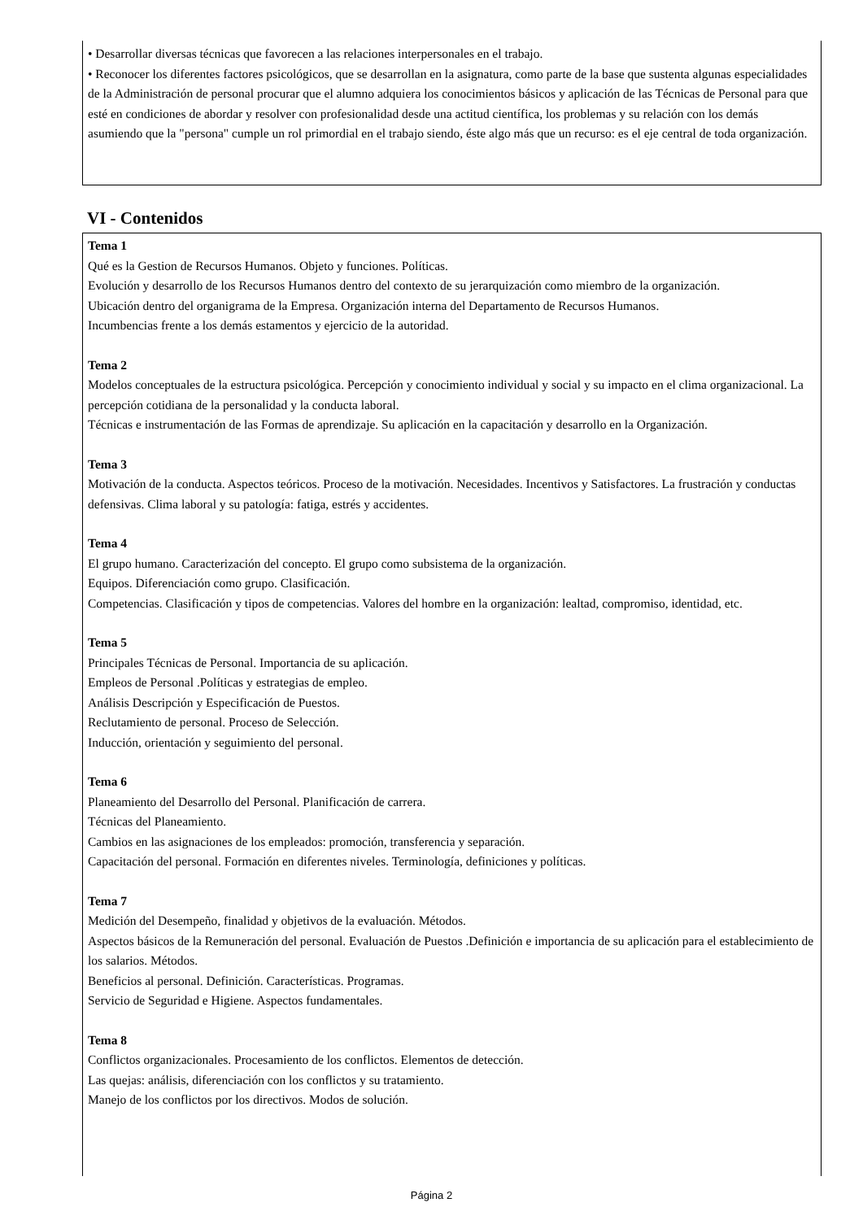• Desarrollar diversas técnicas que favorecen a las relaciones interpersonales en el trabajo.
• Reconocer los diferentes factores psicológicos, que se desarrollan en la asignatura, como parte de la base que sustenta algunas especialidades de la Administración de personal procurar que el alumno adquiera los conocimientos básicos y aplicación de las Técnicas de Personal para que esté en condiciones de abordar y resolver con profesionalidad desde una actitud científica, los problemas y su relación con los demás asumiendo que la "persona" cumple un rol primordial en el trabajo siendo, éste algo más que un recurso: es el eje central de toda organización.
VI - Contenidos
Tema 1
Qué es la Gestion de Recursos Humanos. Objeto y funciones. Políticas.
Evolución y desarrollo de los Recursos Humanos dentro del contexto de su jerarquización como miembro de la organización.
Ubicación dentro del organigrama de la Empresa. Organización interna del Departamento de Recursos Humanos.
Incumbencias frente a los demás estamentos y ejercicio de la autoridad.
Tema 2
Modelos conceptuales de la estructura psicológica. Percepción y conocimiento individual y social y su impacto en el clima organizacional. La percepción cotidiana de la personalidad y la conducta laboral.
Técnicas e instrumentación de las Formas de aprendizaje. Su aplicación en la capacitación y desarrollo en la Organización.
Tema 3
Motivación de la conducta. Aspectos teóricos. Proceso de la motivación. Necesidades. Incentivos y Satisfactores. La frustración y conductas defensivas. Clima laboral y su patología: fatiga, estrés y accidentes.
Tema 4
El grupo humano. Caracterización del concepto. El grupo como subsistema de la organización.
Equipos. Diferenciación como grupo. Clasificación.
Competencias. Clasificación y tipos de competencias. Valores del hombre en la organización: lealtad, compromiso, identidad, etc.
Tema 5
Principales Técnicas de Personal. Importancia de su aplicación.
Empleos de Personal .Políticas y estrategias de empleo.
Análisis Descripción y Especificación de Puestos.
Reclutamiento de personal. Proceso de Selección.
Inducción, orientación y seguimiento del personal.
Tema 6
Planeamiento del Desarrollo del Personal. Planificación de carrera.
Técnicas del Planeamiento.
Cambios en las asignaciones de los empleados: promoción, transferencia y separación.
Capacitación del personal. Formación en diferentes niveles. Terminología, definiciones y políticas.
Tema 7
Medición del Desempeño, finalidad y objetivos de la evaluación. Métodos.
Aspectos básicos de la Remuneración del personal. Evaluación de Puestos .Definición e importancia de su aplicación para el establecimiento de los salarios. Métodos.
Beneficios al personal. Definición. Características. Programas.
Servicio de Seguridad e Higiene. Aspectos fundamentales.
Tema 8
Conflictos organizacionales. Procesamiento de los conflictos. Elementos de detección.
Las quejas: análisis, diferenciación con los conflictos y su tratamiento.
Manejo de los conflictos por los directivos. Modos de solución.
Página 2